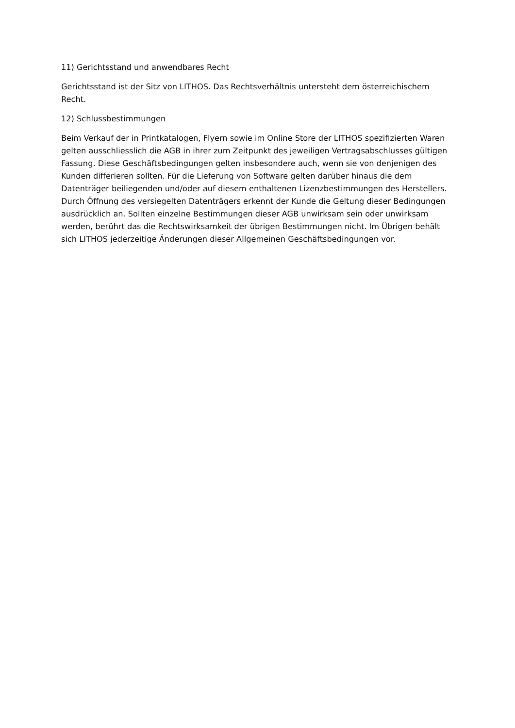11) Gerichtsstand und anwendbares Recht
Gerichtsstand ist der Sitz von LITHOS. Das Rechtsverhältnis untersteht dem österreichischem Recht.
12) Schlussbestimmungen
Beim Verkauf der in Printkatalogen, Flyern sowie im Online Store der LITHOS spezifizierten Waren gelten ausschliesslich die AGB in ihrer zum Zeitpunkt des jeweiligen Vertragsabschlusses gültigen Fassung. Diese Geschäftsbedingungen gelten insbesondere auch, wenn sie von denjenigen des Kunden differieren sollten. Für die Lieferung von Software gelten darüber hinaus die dem Datenträger beiliegenden und/oder auf diesem enthaltenen Lizenzbestimmungen des Herstellers. Durch Öffnung des versiegelten Datenträgers erkennt der Kunde die Geltung dieser Bedingungen ausdrücklich an. Sollten einzelne Bestimmungen dieser AGB unwirksam sein oder unwirksam werden, berührt das die Rechtswirksamkeit der übrigen Bestimmungen nicht. Im Übrigen behält sich LITHOS jederzeitige Änderungen dieser Allgemeinen Geschäftsbedingungen vor.